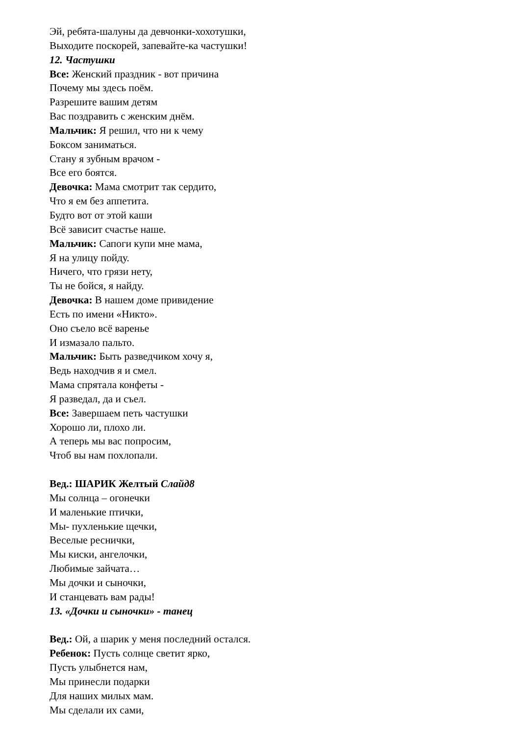Эй, ребята-шалуны да девчонки-хохотушки,
Выходите поскорей, запевайте-ка частушки!
12. Частушки
Все: Женский праздник - вот причина
Почему мы здесь поём.
Разрешите вашим детям
Вас поздравить с женским днём.
Мальчик: Я решил, что ни к чему
Боксом заниматься.
Стану я зубным врачом -
Все его боятся.
Девочка: Мама смотрит так сердито,
Что я ем без аппетита.
Будто вот от этой каши
Всё зависит счастье наше.
Мальчик: Сапоги купи мне мама,
Я на улицу пойду.
Ничего, что грязи нету,
Ты не бойся, я найду.
Девочка: В нашем доме привидение
Есть по имени «Никто».
Оно съело всё варенье
И измазало пальто.
Мальчик: Быть разведчиком хочу я,
Ведь находчив я и смел.
Мама спрятала конфеты -
Я разведал, да и съел.
Все: Завершаем петь частушки
Хорошо ли, плохо ли.
А теперь мы вас попросим,
Чтоб вы нам похлопали.
Вед.: ШАРИК Желтый Слайд8
Мы солнца – огонечки
И маленькие птички,
Мы- пухленькие щечки,
Веселые реснички,
Мы киски, ангелочки,
Любимые зайчата…
Мы дочки и сыночки,
И станцевать вам рады!
13. «Дочки и сыночки» - танец
Вед.: Ой, а шарик у меня последний остался.
Ребенок: Пусть солнце светит ярко,
Пусть улыбнется нам,
Мы принесли подарки
Для наших милых мам.
Мы сделали их сами,